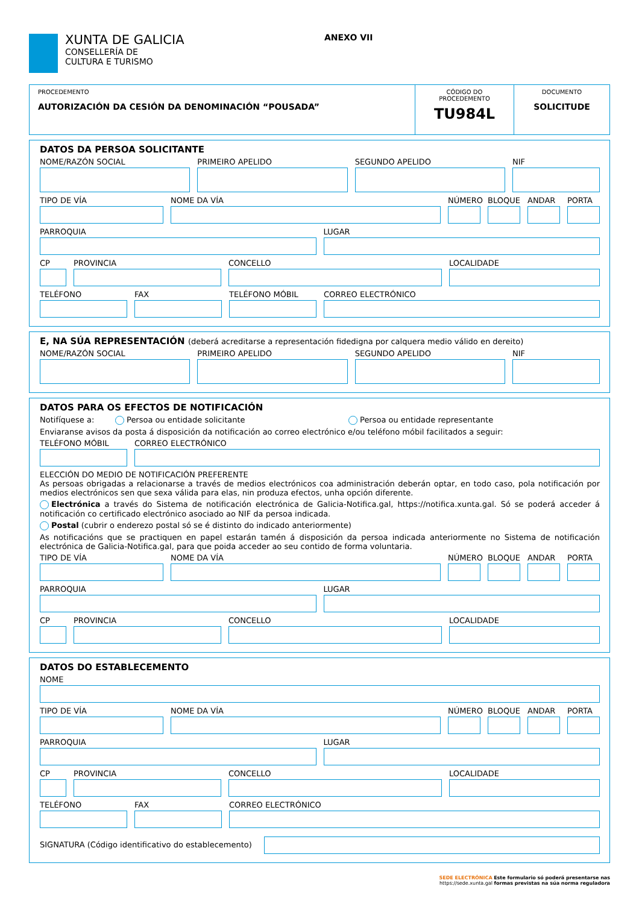XUNTA DE GALICIA
CONSELLERÍA DE
CULTURA E TURISMO
ANEXO VII
PROCEDEMENTO
AUTORIZACIÓN DA CESIÓN DA DENOMINACIÓN “POUSADA”
CÓDIGO DO PROCEDEMENTO
TU984L
DOCUMENTO
SOLICITUDE
DATOS DA PERSOA SOLICITANTE
NOME/RAZÓN SOCIAL PRIMEIRO APELIDO SEGUNDO APELIDO NIF
TIPO DE VÍA NOME DA VÍA NÚMERO BLOQUE ANDAR PORTA
PARROQUIA LUGAR
CP PROVINCIA CONCELLO LOCALIDADE
TELÉFONO FAX TELÉFONO MÓBIL CORREO ELECTRÓNICO
E, NA SÚA REPRESENTACIÓN (deberá acreditarse a representación fidedigna por calquera medio válido en dereito)
NOME/RAZÓN SOCIAL PRIMEIRO APELIDO SEGUNDO APELIDO NIF
DATOS PARA OS EFECTOS DE NOTIFICACIÓN
Notifíquese a: Persoa ou entidade solicitante Persoa ou entidade representante
Enviaranse avisos da posta á disposición da notificación ao correo electrónico e/ou teléfono móbil facilitados a seguir:
TELÉFONO MÓBIL CORREO ELECTRÓNICO
ELECCIÓN DO MEDIO DE NOTIFICACIÓN PREFERENTE
As persoas obrigadas a relacionarse a través de medios electrónicos coa administración deberán optar, en todo caso, pola notificación por medios electrónicos sen que sexa válida para elas, nin produza efectos, unha opción diferente.
Electrónica a través do Sistema de notificación electrónica de Galicia-Notifica.gal, https://notifica.xunta.gal. Só se poderá acceder á notificación co certificado electrónico asociado ao NIF da persoa indicada.
Postal (cubrir o enderezo postal só se é distinto do indicado anteriormente)
As notificacións que se practiquen en papel estarán tamén á disposición da persoa indicada anteriormente no Sistema de notificación electrónica de Galicia-Notifica.gal, para que poida acceder ao seu contido de forma voluntaria.
TIPO DE VÍA NOME DA VÍA NÚMERO BLOQUE ANDAR PORTA
PARROQUIA LUGAR
CP PROVINCIA CONCELLO LOCALIDADE
DATOS DO ESTABLECEMENTO
NOME
TIPO DE VÍA NOME DA VÍA NÚMERO BLOQUE ANDAR PORTA
PARROQUIA LUGAR
CP PROVINCIA CONCELLO LOCALIDADE
TELÉFONO FAX CORREO ELECTRÓNICO
SIGNATURA (Código identificativo do establecemento)
SEDE ELECTRÓNICA Este formulario só poderá presentarse nas
https://sede.xunta.gal formas previstas na súa norma reguladora